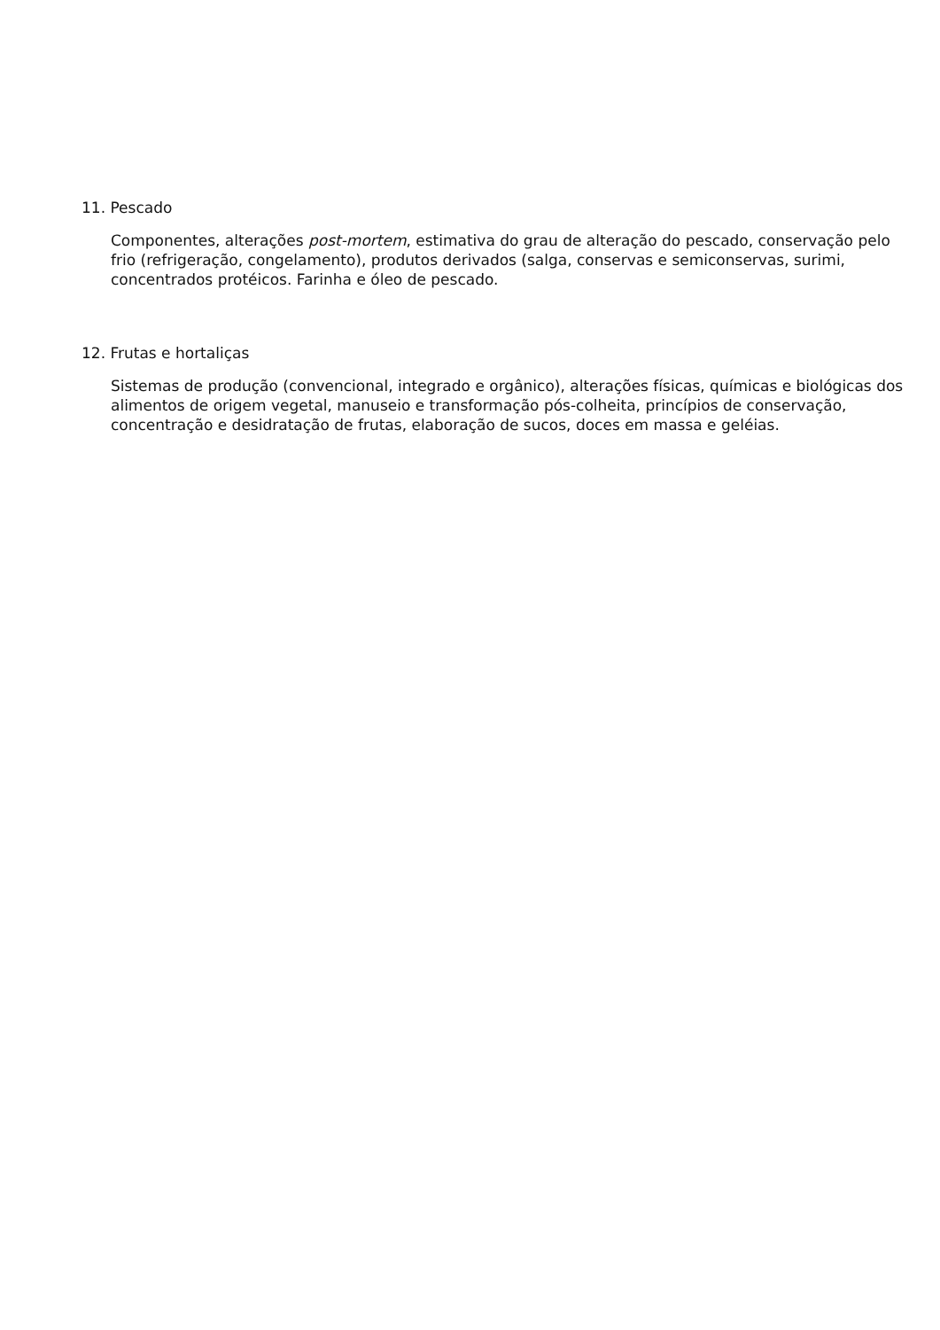11. Pescado
Componentes, alterações post-mortem, estimativa do grau de alteração do pescado, conservação pelo frio (refrigeração, congelamento), produtos derivados (salga, conservas e semiconservas, surimi, concentrados protéicos. Farinha e óleo de pescado.
12. Frutas e hortaliças
Sistemas de produção (convencional, integrado e orgânico), alterações físicas, químicas e biológicas dos alimentos de origem vegetal, manuseio e transformação pós-colheita, princípios de conservação, concentração e desidratação de frutas, elaboração de sucos, doces em massa e geléias.